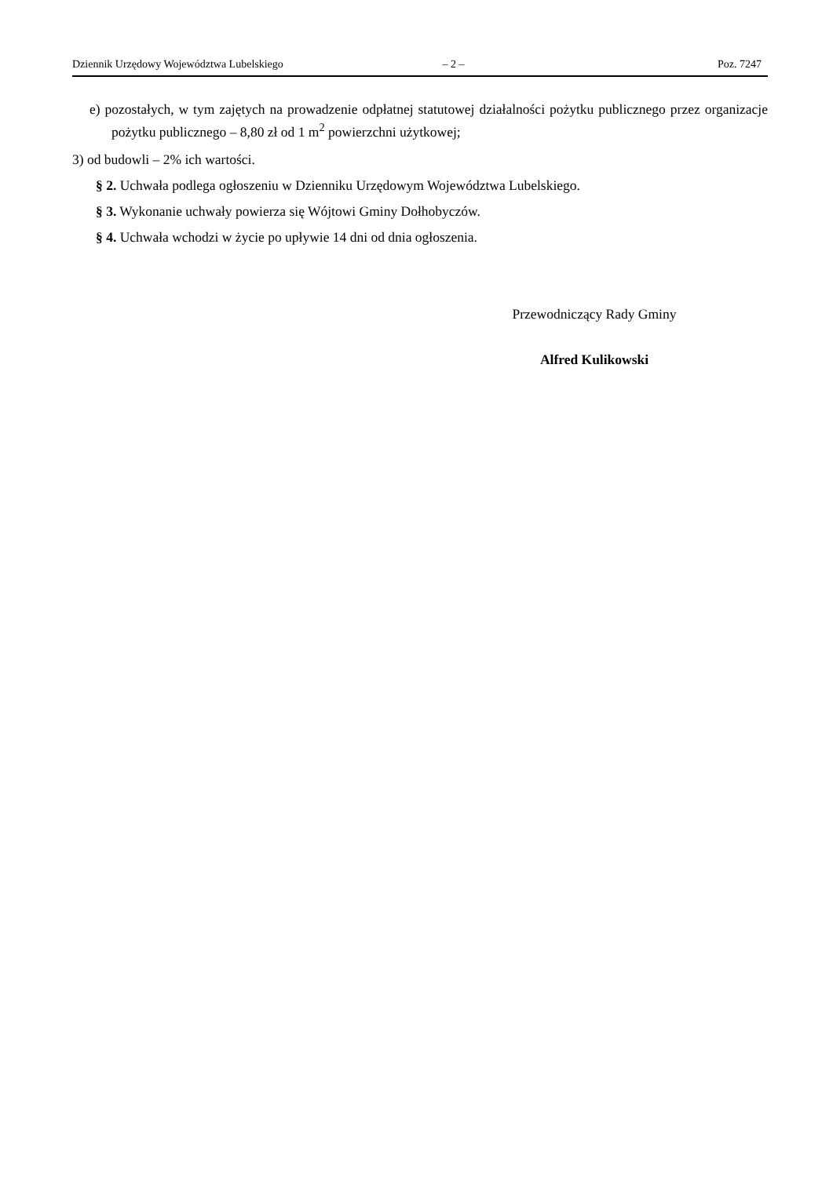Dziennik Urzędowy Województwa Lubelskiego – 2 – Poz. 7247
e) pozostałych, w tym zajętych na prowadzenie odpłatnej statutowej działalności pożytku publicznego przez organizacje pożytku publicznego – 8,80 zł od 1 m<sup>2</sup> powierzchni użytkowej;
3) od budowli – 2% ich wartości.
§ 2. Uchwała podlega ogłoszeniu w Dzienniku Urzędowym Województwa Lubelskiego.
§ 3. Wykonanie uchwały powierza się Wójtowi Gminy Dołhobyczów.
§ 4. Uchwała wchodzi w życie po upływie 14 dni od dnia ogłoszenia.
Przewodniczący Rady Gminy
Alfred Kulikowski